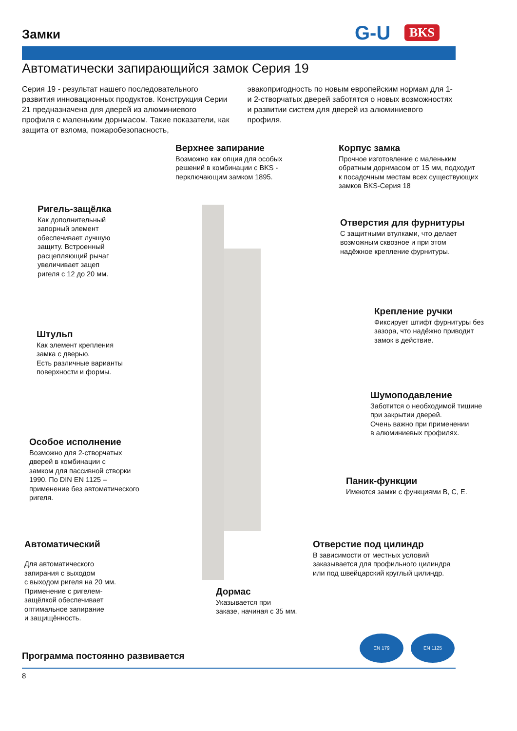Замки G-U BKS
Автоматически запирающийся замок Серия 19
Серия 19 - результат нашего последовательного развития инновационных продуктов. Конструкция Серии 21 предназначена для дверей из алюминиевого профиля с маленьким дорнмасом. Такие показатели, как защита от взлома, пожаробезопасность, эвакопригодность по новым европейским нормам для 1- и 2-створчатых дверей заботятся о новых возможностях и развитии систем для дверей из алюминиевого профиля.
Верхнее запирание
Возможно как опция для особых
решений в комбинации с BKS -
перключающим замком 1895.
Корпус замка
Прочное изготовление с маленьким
обратным дорнмасом от 15 мм, подходит
к посадочным местам всех существующих
замков BKS-Серия 18
Ригель-защёлка
Как дополнительный
запорный элемент
обеспечивает лучшую
защиту. Встроенный
расцепляющий рычаг
увеличивает зацеп
ригеля с 12 до 20 мм.
Отверстия для фурнитуры
С защитными втулками, что делает
возможным сквозное и при этом
надёжное крепление фурнитуры.
Крепление ручки
Фиксирует штифт фурнитуры без
зазора, что надёжно приводит
замок в действие.
Штульп
Как элемент крепления
замка с дверью.
Есть различные варианты
поверхности и формы.
Шумоподавление
Заботится о необходимой тишине
при закрытии дверей.
Очень важно при применении
в алюминиевых профилях.
Особое исполнение
Возможно для 2-створчатых
дверей в комбинации с
замком для пассивной створки
1990. По DIN EN 1125 –
применение без автоматического
ригеля.
Паник-функции
Имеются замки с функциями B, C, E.
Автоматический
Для автоматического
запирания с выходом
с выходом ригеля на 20 мм.
Применение с ригелем-
защёлкой обеспечивает
оптимальное запирание
и защищённость.
Отверстие под цилиндр
В зависимости от местных условий
заказывается для профильного цилиндра
или под швейцарский круглый цилиндр.
Дормас
Указывается при
заказе, начиная с 35 мм.
EN 179 EN 1125
Программа постоянно развивается
8